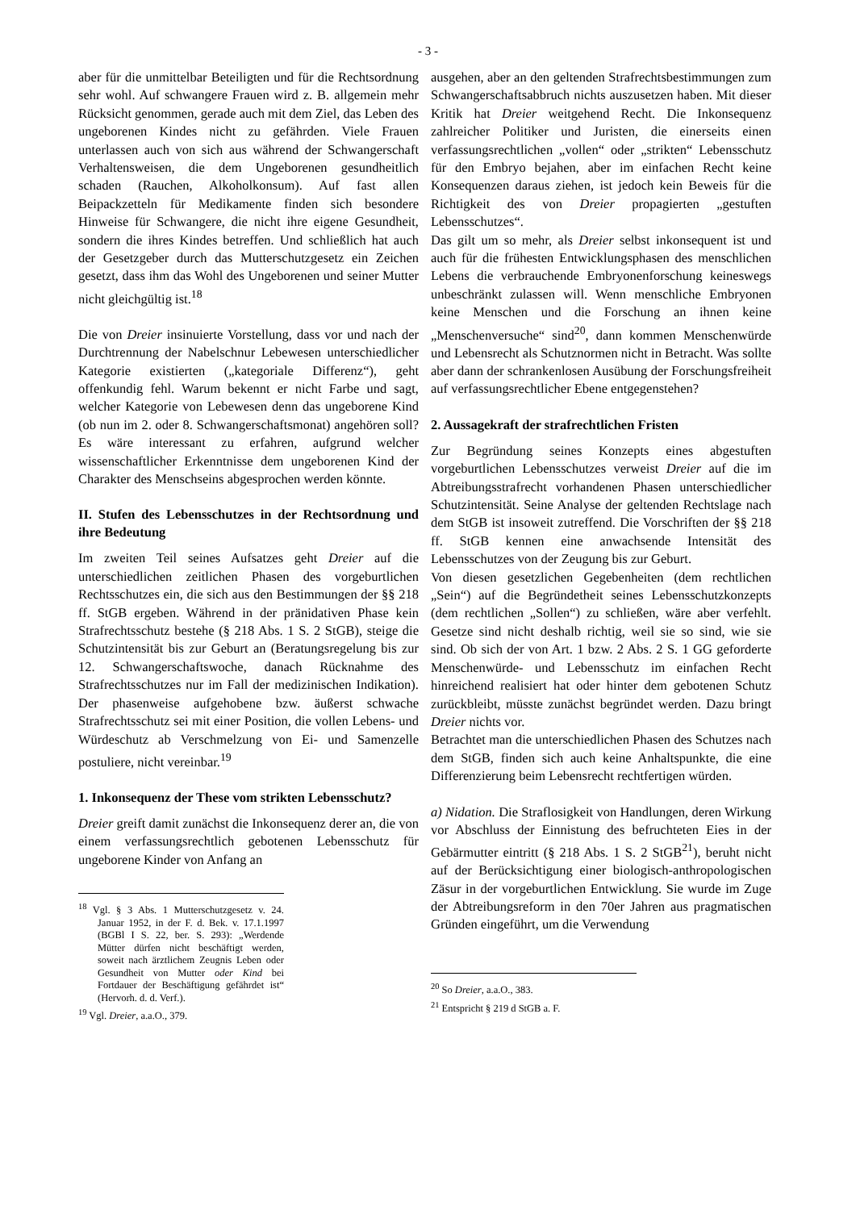- 3 -
aber für die unmittelbar Beteiligten und für die Rechtsordnung sehr wohl. Auf schwangere Frauen wird z. B. allgemein mehr Rücksicht genommen, gerade auch mit dem Ziel, das Leben des ungeborenen Kindes nicht zu gefährden. Viele Frauen unterlassen auch von sich aus während der Schwangerschaft Verhaltensweisen, die dem Ungeborenen gesundheitlich schaden (Rauchen, Alkoholkonsum). Auf fast allen Beipackzetteln für Medikamente finden sich besondere Hinweise für Schwangere, die nicht ihre eigene Gesundheit, sondern die ihres Kindes betreffen. Und schließlich hat auch der Gesetzgeber durch das Mutterschutzgesetz ein Zeichen gesetzt, dass ihm das Wohl des Ungeborenen und seiner Mutter nicht gleichgültig ist.<sup>18</sup>
Die von Dreier insinuierte Vorstellung, dass vor und nach der Durchtrennung der Nabelschnur Lebewesen unterschiedlicher Kategorie existierten („kategoriale Differenz“), geht offenkundig fehl. Warum bekennt er nicht Farbe und sagt, welcher Kategorie von Lebewesen denn das ungeborene Kind (ob nun im 2. oder 8. Schwangerschaftsmonat) angehören soll? Es wäre interessant zu erfahren, aufgrund welcher wissenschaftlicher Erkenntnisse dem ungeborenen Kind der Charakter des Menschseins abgesprochen werden könnte.
II. Stufen des Lebensschutzes in der Rechtsordnung und ihre Bedeutung
Im zweiten Teil seines Aufsatzes geht Dreier auf die unterschiedlichen zeitlichen Phasen des vorgeburtlichen Rechtsschutzes ein, die sich aus den Bestimmungen der §§ 218 ff. StGB ergeben. Während in der pränidativen Phase kein Strafrechtsschutz bestehe (§ 218 Abs. 1 S. 2 StGB), steige die Schutzintensität bis zur Geburt an (Beratungsregelung bis zur 12. Schwangerschaftswoche, danach Rücknahme des Strafrechtsschutzes nur im Fall der medizinischen Indikation). Der phasenweise aufgehobene bzw. äußerst schwache Strafrechtsschutz sei mit einer Position, die vollen Lebens- und Würdeschutz ab Verschmelzung von Ei- und Samenzelle postuliere, nicht vereinbar.<sup>19</sup>
1. Inkonsequenz der These vom strikten Lebensschutz?
Dreier greift damit zunächst die Inkonsequenz derer an, die von einem verfassungsrechtlich gebotenen Lebensschutz für ungeborene Kinder von Anfang an
<sup>18</sup> Vgl. § 3 Abs. 1 Mutterschutzgesetz v. 24. Januar 1952, in der F. d. Bek. v. 17.1.1997 (BGBl I S. 22, ber. S. 293): „Werdende Mütter dürfen nicht beschäftigt werden, soweit nach ärztlichem Zeugnis Leben oder Gesundheit von Mutter oder Kind bei Fortdauer der Beschäftigung gefährdet ist“ (Hervorh. d. d. Verf.).
<sup>19</sup> Vgl. Dreier, a.a.O., 379.
ausgehen, aber an den geltenden Strafrechtsbestimmungen zum Schwangerschaftsabbruch nichts auszusetzen haben. Mit dieser Kritik hat Dreier weitgehend Recht. Die Inkonsequenz zahlreicher Politiker und Juristen, die einerseits einen verfassungsrechtlichen „vollen“ oder „strikten“ Lebensschutz für den Embryo bejahen, aber im einfachen Recht keine Konsequenzen daraus ziehen, ist jedoch kein Beweis für die Richtigkeit des von Dreier propagierten „gestuften Lebensschutzes“.
Das gilt um so mehr, als Dreier selbst inkonsequent ist und auch für die frühesten Entwicklungsphasen des menschlichen Lebens die verbrauchende Embryonenforschung keineswegs unbeschränkt zulassen will. Wenn menschliche Embryonen keine Menschen und die Forschung an ihnen keine „Menschenversuche“ sind<sup>20</sup>, dann kommen Menschenwürde und Lebensrecht als Schutznormen nicht in Betracht. Was sollte aber dann der schrankenlosen Ausübung der Forschungsfreiheit auf verfassungsrechtlicher Ebene entgegenstehen?
2. Aussagekraft der strafrechtlichen Fristen
Zur Begründung seines Konzepts eines abgestuften vorgeburtlichen Lebensschutzes verweist Dreier auf die im Abtreibungsstrafrecht vorhandenen Phasen unterschiedlicher Schutzintensität. Seine Analyse der geltenden Rechtslage nach dem StGB ist insoweit zutreffend. Die Vorschriften der §§ 218 ff. StGB kennen eine anwachsende Intensität des Lebensschutzes von der Zeugung bis zur Geburt.
Von diesen gesetzlichen Gegebenheiten (dem rechtlichen „Sein“) auf die Begründetheit seines Lebensschutzkonzepts (dem rechtlichen „Sollen“) zu schließen, wäre aber verfehlt. Gesetze sind nicht deshalb richtig, weil sie so sind, wie sie sind. Ob sich der von Art. 1 bzw. 2 Abs. 2 S. 1 GG geforderte Menschenwürde- und Lebensschutz im einfachen Recht hinreichend realisiert hat oder hinter dem gebotenen Schutz zurückbleibt, müsste zunächst begründet werden. Dazu bringt Dreier nichts vor.
Betrachtet man die unterschiedlichen Phasen des Schutzes nach dem StGB, finden sich auch keine Anhaltspunkte, die eine Differenzierung beim Lebensrecht rechtfertigen würden.
a) Nidation. Die Straflosigkeit von Handlungen, deren Wirkung vor Abschluss der Einnistung des befruchteten Eies in der Gebärmutter eintritt (§ 218 Abs. 1 S. 2 StGB<sup>21</sup>), beruht nicht auf der Berücksichtigung einer biologisch-anthropologischen Zäsur in der vorgeburtlichen Entwicklung. Sie wurde im Zuge der Abtreibungsreform in den 70er Jahren aus pragmatischen Gründen eingeführt, um die Verwendung
<sup>20</sup> So Dreier, a.a.O., 383.
<sup>21</sup> Entspricht § 219 d StGB a. F.